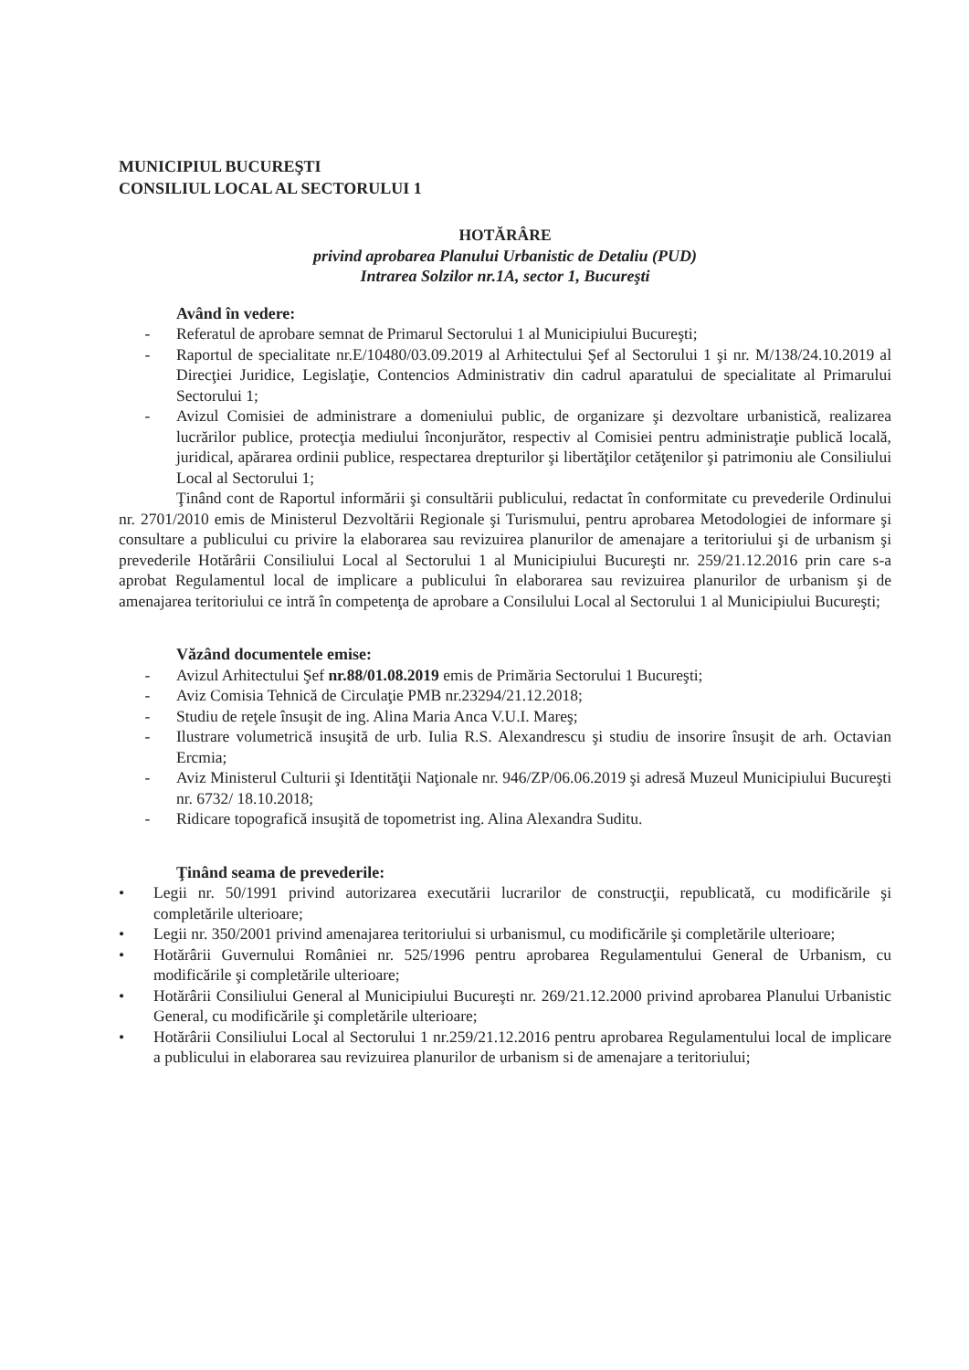MUNICIPIUL BUCUREŞTI
CONSILIUL LOCAL AL SECTORULUI 1
HOTĂRÂRE
privind aprobarea Planului Urbanistic de Detaliu (PUD)
Intrarea Solzilor nr.1A, sector 1, Bucureşti
Având în vedere:
- Referatul de aprobare semnat de Primarul Sectorului 1 al Municipiului Bucureşti;
- Raportul de specialitate nr.E/10480/03.09.2019 al Arhitectului Şef al Sectorului 1 şi nr. M/138/24.10.2019 al Direcţiei Juridice, Legislaţie, Contencios Administrativ din cadrul aparatului de specialitate al Primarului Sectorului 1;
- Avizul Comisiei de administrare a domeniului public, de organizare şi dezvoltare urbanistică, realizarea lucrărilor publice, protecţia mediului înconjurător, respectiv al Comisiei pentru administraţie publică locală, juridical, apărarea ordinii publice, respectarea drepturilor şi libertăţilor cetăţenilor şi patrimoniu ale Consiliului Local al Sectorului 1;
Ţinând cont de Raportul informării şi consultării publicului, redactat în conformitate cu prevederile Ordinului nr. 2701/2010 emis de Ministerul Dezvoltării Regionale şi Turismului, pentru aprobarea Metodologiei de informare şi consultare a publicului cu privire la elaborarea sau revizuirea planurilor de amenajare a teritoriului şi de urbanism şi prevederile Hotărârii Consiliului Local al Sectorului 1 al Municipiului Bucureşti nr. 259/21.12.2016 prin care s-a aprobat Regulamentul local de implicare a publicului în elaborarea sau revizuirea planurilor de urbanism şi de amenajarea teritoriului ce intră în competenţa de aprobare a Consilului Local al Sectorului 1 al Municipiului Bucureşti;
Văzând documentele emise:
- Avizul Arhitectului Şef nr.88/01.08.2019 emis de Primăria Sectorului 1 Bucureşti;
- Aviz Comisia Tehnică de Circulaţie PMB nr.23294/21.12.2018;
- Studiu de reţele însuşit de ing. Alina Maria Anca V.U.I. Mareş;
- Ilustrare volumetrică insuşită de urb. Iulia R.S. Alexandrescu şi studiu de insorire însuşit de arh. Octavian Ercmia;
- Aviz Ministerul Culturii şi Identităţii Naţionale nr. 946/ZP/06.06.2019 şi adresă Muzeul Municipiului Bucureşti nr. 6732/ 18.10.2018;
- Ridicare topografică insuşită de topometrist ing. Alina Alexandra Suditu.
Ţinând seama de prevederile:
• Legii nr. 50/1991 privind autorizarea executării lucrarilor de construcţii, republicată, cu modificările şi completările ulterioare;
• Legii nr. 350/2001 privind amenajarea teritoriului si urbanismul, cu modificările şi completările ulterioare;
• Hotărârii Guvernului României nr. 525/1996 pentru aprobarea Regulamentului General de Urbanism, cu modificările şi completările ulterioare;
• Hotărârii Consiliului General al Municipiului Bucureşti nr. 269/21.12.2000 privind aprobarea Planului Urbanistic General, cu modificările şi completările ulterioare;
• Hotărârii Consiliului Local al Sectorului 1 nr.259/21.12.2016 pentru aprobarea Regulamentului local de implicare a publicului in elaborarea sau revizuirea planurilor de urbanism si de amenajare a teritoriului;